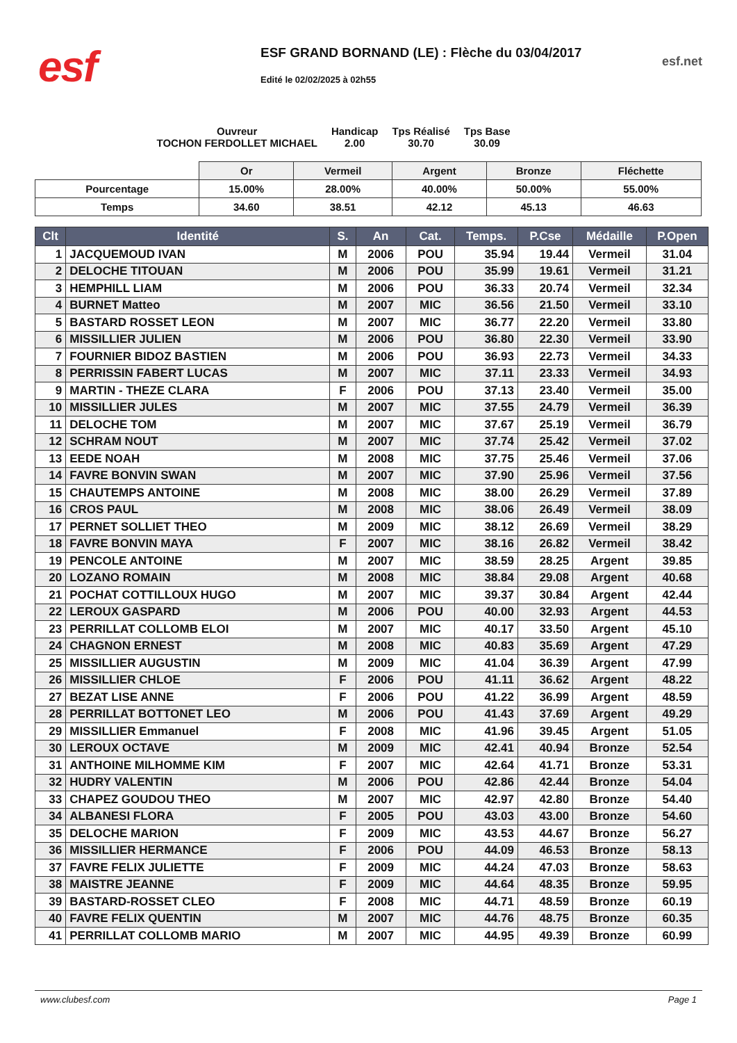esf
ESF GRAND BORNAND (LE) : Flèche du 03/04/2017
Edité le 02/02/2025 à 02h55
esf.net
Ouvreur
TOCHON FERDOLLET MICHAEL
Handicap
2.00
Tps Réalisé
30.70
Tps Base
30.09
| | Or | Vermeil | Argent | Bronze | Fléchette |
| Pourcentage | 15.00% | 28.00% | 40.00% | 50.00% | 55.00% |
| Temps | 34.60 | 38.51 | 42.12 | 45.13 | 46.63 |
| Clt | Identité | S. | An | Cat. | Temps. | P.Cse | Médaille | P.Open |
| --- | --- | --- | --- | --- | --- | --- | --- | --- |
| 1 | JACQUEMOUD IVAN | M | 2006 | POU | 35.94 | 19.44 | Vermeil | 31.04 |
| 2 | DELOCHE TITOUAN | M | 2006 | POU | 35.99 | 19.61 | Vermeil | 31.21 |
| 3 | HEMPHILL LIAM | M | 2006 | POU | 36.33 | 20.74 | Vermeil | 32.34 |
| 4 | BURNET Matteo | M | 2007 | MIC | 36.56 | 21.50 | Vermeil | 33.10 |
| 5 | BASTARD ROSSET LEON | M | 2007 | MIC | 36.77 | 22.20 | Vermeil | 33.80 |
| 6 | MISSILLIER JULIEN | M | 2006 | POU | 36.80 | 22.30 | Vermeil | 33.90 |
| 7 | FOURNIER BIDOZ BASTIEN | M | 2006 | POU | 36.93 | 22.73 | Vermeil | 34.33 |
| 8 | PERRISSIN FABERT LUCAS | M | 2007 | MIC | 37.11 | 23.33 | Vermeil | 34.93 |
| 9 | MARTIN - THEZE CLARA | F | 2006 | POU | 37.13 | 23.40 | Vermeil | 35.00 |
| 10 | MISSILLIER JULES | M | 2007 | MIC | 37.55 | 24.79 | Vermeil | 36.39 |
| 11 | DELOCHE TOM | M | 2007 | MIC | 37.67 | 25.19 | Vermeil | 36.79 |
| 12 | SCHRAM NOUT | M | 2007 | MIC | 37.74 | 25.42 | Vermeil | 37.02 |
| 13 | EEDE NOAH | M | 2008 | MIC | 37.75 | 25.46 | Vermeil | 37.06 |
| 14 | FAVRE BONVIN SWAN | M | 2007 | MIC | 37.90 | 25.96 | Vermeil | 37.56 |
| 15 | CHAUTEMPS ANTOINE | M | 2008 | MIC | 38.00 | 26.29 | Vermeil | 37.89 |
| 16 | CROS PAUL | M | 2008 | MIC | 38.06 | 26.49 | Vermeil | 38.09 |
| 17 | PERNET SOLLIET THEO | M | 2009 | MIC | 38.12 | 26.69 | Vermeil | 38.29 |
| 18 | FAVRE BONVIN MAYA | F | 2007 | MIC | 38.16 | 26.82 | Vermeil | 38.42 |
| 19 | PENCOLE ANTOINE | M | 2007 | MIC | 38.59 | 28.25 | Argent | 39.85 |
| 20 | LOZANO ROMAIN | M | 2008 | MIC | 38.84 | 29.08 | Argent | 40.68 |
| 21 | POCHAT COTTILLOUX HUGO | M | 2007 | MIC | 39.37 | 30.84 | Argent | 42.44 |
| 22 | LEROUX GASPARD | M | 2006 | POU | 40.00 | 32.93 | Argent | 44.53 |
| 23 | PERRILLAT COLLOMB ELOI | M | 2007 | MIC | 40.17 | 33.50 | Argent | 45.10 |
| 24 | CHAGNON ERNEST | M | 2008 | MIC | 40.83 | 35.69 | Argent | 47.29 |
| 25 | MISSILLIER AUGUSTIN | M | 2009 | MIC | 41.04 | 36.39 | Argent | 47.99 |
| 26 | MISSILLIER CHLOE | F | 2006 | POU | 41.11 | 36.62 | Argent | 48.22 |
| 27 | BEZAT LISE ANNE | F | 2006 | POU | 41.22 | 36.99 | Argent | 48.59 |
| 28 | PERRILLAT BOTTONET LEO | M | 2006 | POU | 41.43 | 37.69 | Argent | 49.29 |
| 29 | MISSILLIER Emmanuel | F | 2008 | MIC | 41.96 | 39.45 | Argent | 51.05 |
| 30 | LEROUX OCTAVE | M | 2009 | MIC | 42.41 | 40.94 | Bronze | 52.54 |
| 31 | ANTHOINE MILHOMME KIM | F | 2007 | MIC | 42.64 | 41.71 | Bronze | 53.31 |
| 32 | HUDRY VALENTIN | M | 2006 | POU | 42.86 | 42.44 | Bronze | 54.04 |
| 33 | CHAPEZ GOUDOU THEO | M | 2007 | MIC | 42.97 | 42.80 | Bronze | 54.40 |
| 34 | ALBANESI FLORA | F | 2005 | POU | 43.03 | 43.00 | Bronze | 54.60 |
| 35 | DELOCHE MARION | F | 2009 | MIC | 43.53 | 44.67 | Bronze | 56.27 |
| 36 | MISSILLIER HERMANCE | F | 2006 | POU | 44.09 | 46.53 | Bronze | 58.13 |
| 37 | FAVRE FELIX JULIETTE | F | 2009 | MIC | 44.24 | 47.03 | Bronze | 58.63 |
| 38 | MAISTRE JEANNE | F | 2009 | MIC | 44.64 | 48.35 | Bronze | 59.95 |
| 39 | BASTARD-ROSSET CLEO | F | 2008 | MIC | 44.71 | 48.59 | Bronze | 60.19 |
| 40 | FAVRE FELIX QUENTIN | M | 2007 | MIC | 44.76 | 48.75 | Bronze | 60.35 |
| 41 | PERRILLAT COLLOMB MARIO | M | 2007 | MIC | 44.95 | 49.39 | Bronze | 60.99 |
www.clubesf.com Page 1